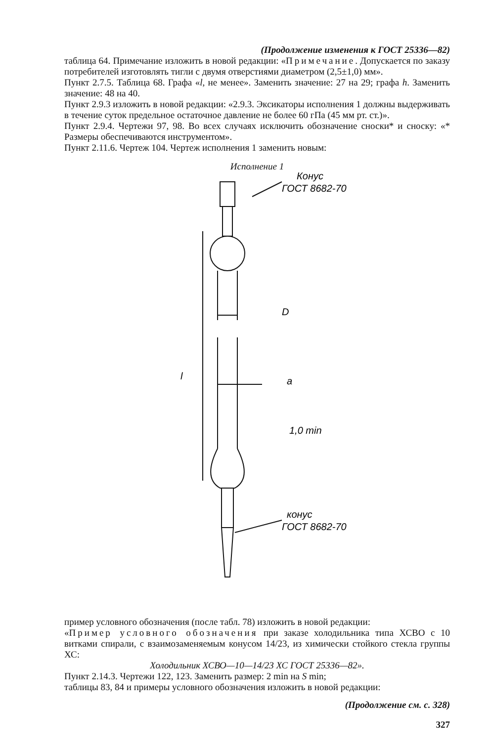(Продолжение изменения к ГОСТ 25336—82)
таблица 64. Примечание изложить в новой редакции: «Примечание. Допускается по заказу потребителей изготовлять тигли с двумя отверстиями диаметром (2,5±1,0) мм».
Пункт 2.7.5. Таблица 68. Графа «l, не менее». Заменить значение: 27 на 29; графа h. Заменить значение: 48 на 40.
Пункт 2.9.3 изложить в новой редакции: «2.9.3. Эксикаторы исполнения 1 должны выдерживать в течение суток предельное остаточное давление не более 60 гПа (45 мм рт. ст.)».
Пункт 2.9.4. Чертежи 97, 98. Во всех случаях исключить обозначение сноски* и сноску: «* Размеры обеспечиваются инструментом».
Пункт 2.11.6. Чертеж 104. Чертеж исполнения 1 заменить новым:
Исполнение 1
Конус
ГОСТ 8682-70
D
a
1,0 min
l
конус
ГОСТ 8682-70
пример условного обозначения (после табл. 78) изложить в новой редакции:
«Пример условного обозначения при заказе холодильника типа ХСВО с 10 витками спирали, с взаимозаменяемым конусом 14/23, из химически стойкого стекла группы ХС:
Холодильник ХСВО—10—14/23 ХС ГОСТ 25336—82».
Пункт 2.14.3. Чертежи 122, 123. Заменить размер: 2 min на S min;
таблицы 83, 84 и примеры условного обозначения изложить в новой редакции:
(Продолжение см. с. 328)
327